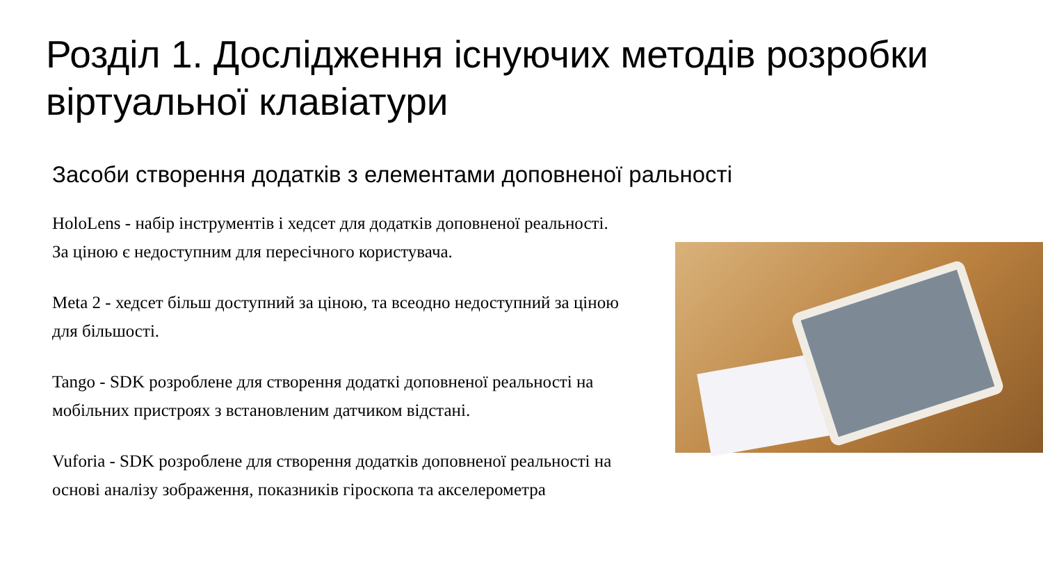Розділ 1. Дослідження існуючих методів розробки віртуальної клавіатури
Засоби створення додатків з елементами доповненої ральності
HoloLens - набір інструментів і хедсет для додатків доповненої реальності. За ціною є недоступним для пересічного користувача.
Meta 2 - хедсет більш доступний за ціною, та всеодно недоступний за ціною для більшості.
Tango - SDK розроблене для створення додаткі доповненої реальності на мобільних пристроях з встановленим датчиком відстані.
Vuforia - SDK розроблене для створення додатків доповненої реальності на основі аналізу зображення, показників гіроскопа та акселерометра